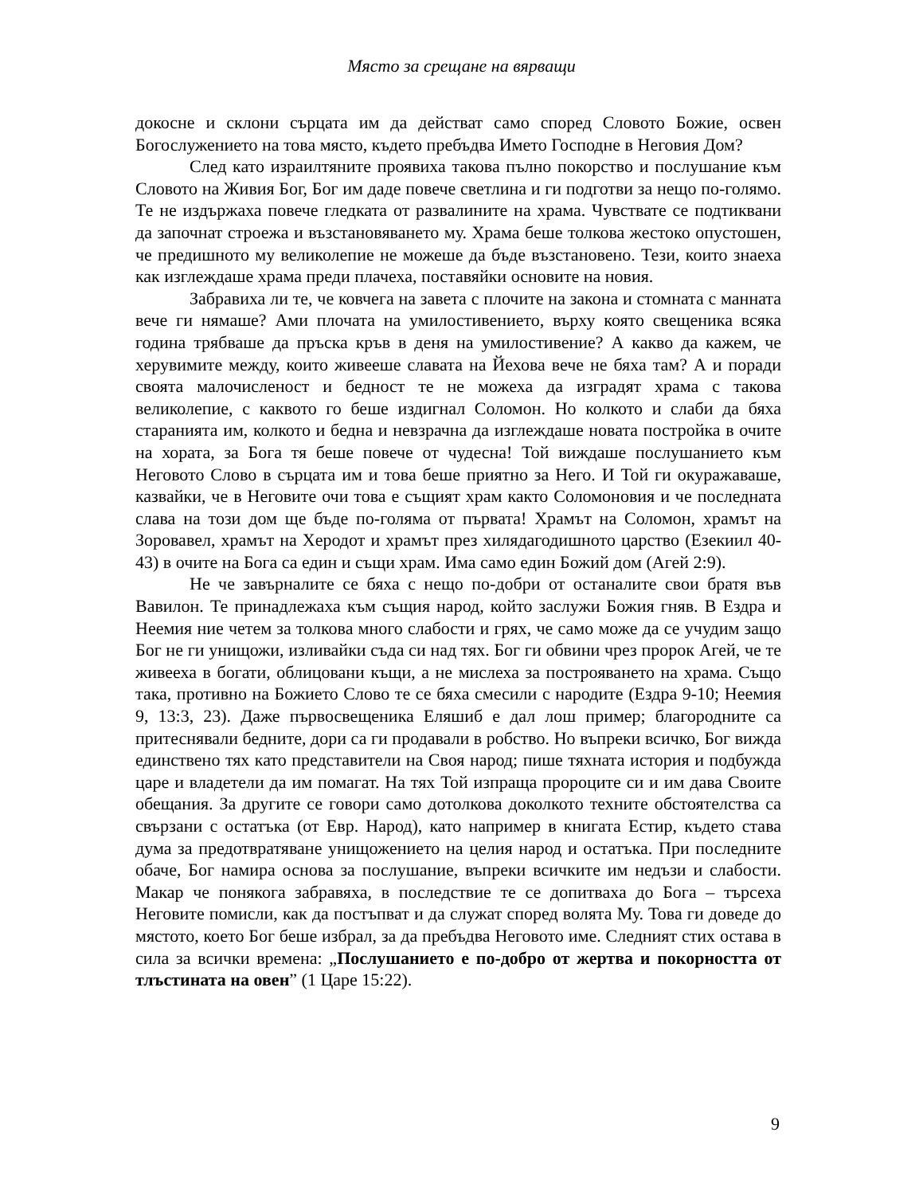Място за срещане на вярващи
докосне и склони сърцата им да действат само според Словото Божие, освен Богослужението на това място, където пребъдва Името Господне в Неговия Дом?
След като израилтяните проявиха такова пълно покорство и послушание към Словото на Живия Бог, Бог им даде повече светлина и ги подготви за нещо по-голямо. Те не издържаха повече гледката от развалините на храма. Чувствате се подтиквани да започнат строежа и възстановяването му. Храма беше толкова жестоко опустошен, че предишното му великолепие не можеше да бъде възстановено. Тези, които знаеха как изглеждаше храма преди плачеха, поставяйки основите на новия.
Забравиха ли те, че ковчега на завета с плочите на закона и стомната с манната вече ги нямаше? Ами плочата на умилостивението, върху която свещеника всяка година трябваше да пръска кръв в деня на умилостивение? А какво да кажем, че херувимите между, които живееше славата на Йехова вече не бяха там? А и поради своята малочисленост и бедност те не можеха да изградят храма с такова великолепие, с каквото го беше издигнал Соломон. Но колкото и слаби да бяха старанията им, колкото и бедна и невзрачна да изглеждаше новата постройка в очите на хората, за Бога тя беше повече от чудесна! Той виждаше послушанието към Неговото Слово в сърцата им и това беше приятно за Него. И Той ги окуражаваше, казвайки, че в Неговите очи това е същият храм както Соломоновия и че последната слава на този дом ще бъде по-голяма от първата! Храмът на Соломон, храмът на Зоровавел, храмът на Херодот и храмът през хилядагодишното царство (Езекиил 40-43) в очите на Бога са един и същи храм. Има само един Божий дом (Агей 2:9).
Не че завърналите се бяха с нещо по-добри от останалите свои братя във Вавилон. Те принадлежаха към същия народ, който заслужи Божия гняв. В Ездра и Неемия ние четем за толкова много слабости и грях, че само може да се учудим защо Бог не ги унищожи, изливайки съда си над тях. Бог ги обвини чрез пророк Агей, че те живееха в богати, облицовани къщи, а не мислеха за построяването на храма. Също така, противно на Божието Слово те се бяха смесили с народите (Ездра 9-10; Неемия 9, 13:3, 23). Даже първосвещеника Еляшиб е дал лош пример; благородните са притеснявали бедните, дори са ги продавали в робство. Но въпреки всичко, Бог вижда единствено тях като представители на Своя народ; пише тяхната история и подбужда царе и владетели да им помагат. На тях Той изпраща пророците си и им дава Своите обещания. За другите се говори само дотолкова доколкото техните обстоятелства са свързани с остатъка (от Евр. Народ), като например в книгата Естир, където става дума за предотвратяване унищожението на целия народ и остатъка. При последните обаче, Бог намира основа за послушание, въпреки всичките им недъзи и слабости. Макар че понякога забравяха, в последствие те се допитваха до Бога – търсеха Неговите помисли, как да постъпват и да служат според волята Му. Това ги доведе до мястото, което Бог беше избрал, за да пребъдва Неговото име. Следният стих остава в сила за всички времена: „Послушанието е по-добро от жертва и покорността от тлъстината на овен” (1 Царе 15:22).
9